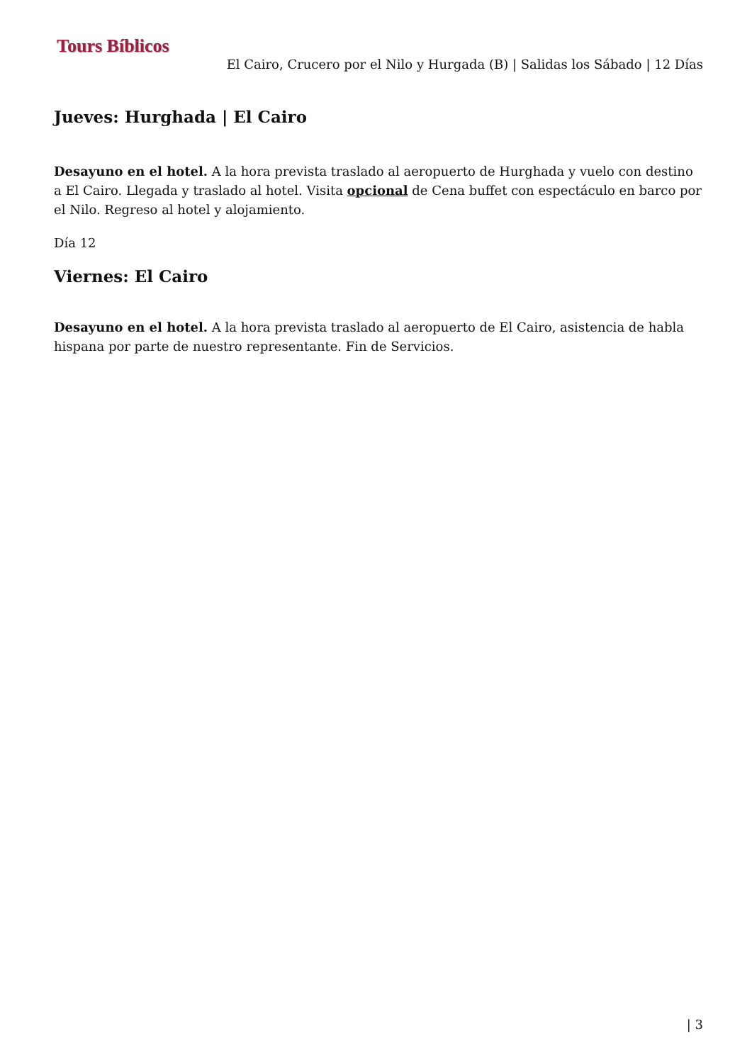Tours Bíblicos
El Cairo, Crucero por el Nilo y Hurgada (B) | Salidas los Sábado | 12 Días
Jueves: Hurghada | El Cairo
Desayuno en el hotel. A la hora prevista traslado al aeropuerto de Hurghada y vuelo con destino a El Cairo. Llegada y traslado al hotel. Visita opcional de Cena buffet con espectáculo en barco por el Nilo. Regreso al hotel y alojamiento.
Día 12
Viernes: El Cairo
Desayuno en el hotel. A la hora prevista traslado al aeropuerto de El Cairo, asistencia de habla hispana por parte de nuestro representante. Fin de Servicios.
| 3